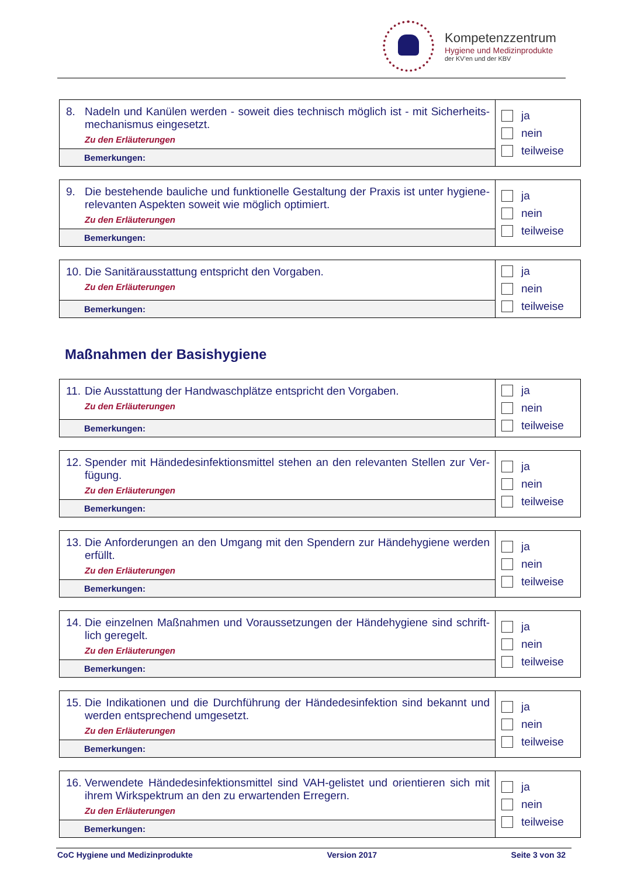Kompetenzzentrum
Hygiene und Medizinprodukte
der KV'en und der KBV
| 8. Nadeln und Kanülen werden - soweit dies technisch möglich ist - mit Sicherheits­mechanismus eingesetzt. Zu den Erläuterungen | ja nein teilweise |
| Bemerkungen: | |
| 9. Die bestehende bauliche und funktionelle Gestaltung der Praxis ist unter hygiene­relevanten Aspekten soweit wie möglich optimiert. Zu den Erläuterungen | ja nein teilweise |
| Bemerkungen: | |
| 10. Die Sanitärausstattung entspricht den Vorgaben. Zu den Erläuterungen | ja nein teilweise |
| Bemerkungen: | |
Maßnahmen der Basishygiene
| 11. Die Ausstattung der Handwaschplätze entspricht den Vorgaben. Zu den Erläuterungen | ja nein teilweise |
| Bemerkungen: | |
| 12. Spender mit Händedesinfektionsmittel stehen an den relevanten Stellen zur Ver­fügung. Zu den Erläuterungen | ja nein teilweise |
| Bemerkungen: | |
| 13. Die Anforderungen an den Umgang mit den Spendern zur Händehygiene werden erfüllt. Zu den Erläuterungen | ja nein teilweise |
| Bemerkungen: | |
| 14. Die einzelnen Maßnahmen und Voraussetzungen der Händehygiene sind schrift­lich geregelt. Zu den Erläuterungen | ja nein teilweise |
| Bemerkungen: | |
| 15. Die Indikationen und die Durchführung der Händedesinfektion sind bekannt und werden entsprechend umgesetzt. Zu den Erläuterungen | ja nein teilweise |
| Bemerkungen: | |
| 16. Verwendete Händedesinfektionsmittel sind VAH-gelistet und orientieren sich mit ihrem Wirkspektrum an den zu erwartenden Erregern. Zu den Erläuterungen | ja nein teilweise |
| Bemerkungen: | |
CoC Hygiene und Medizinprodukte Version 2017 Seite 3 von 32